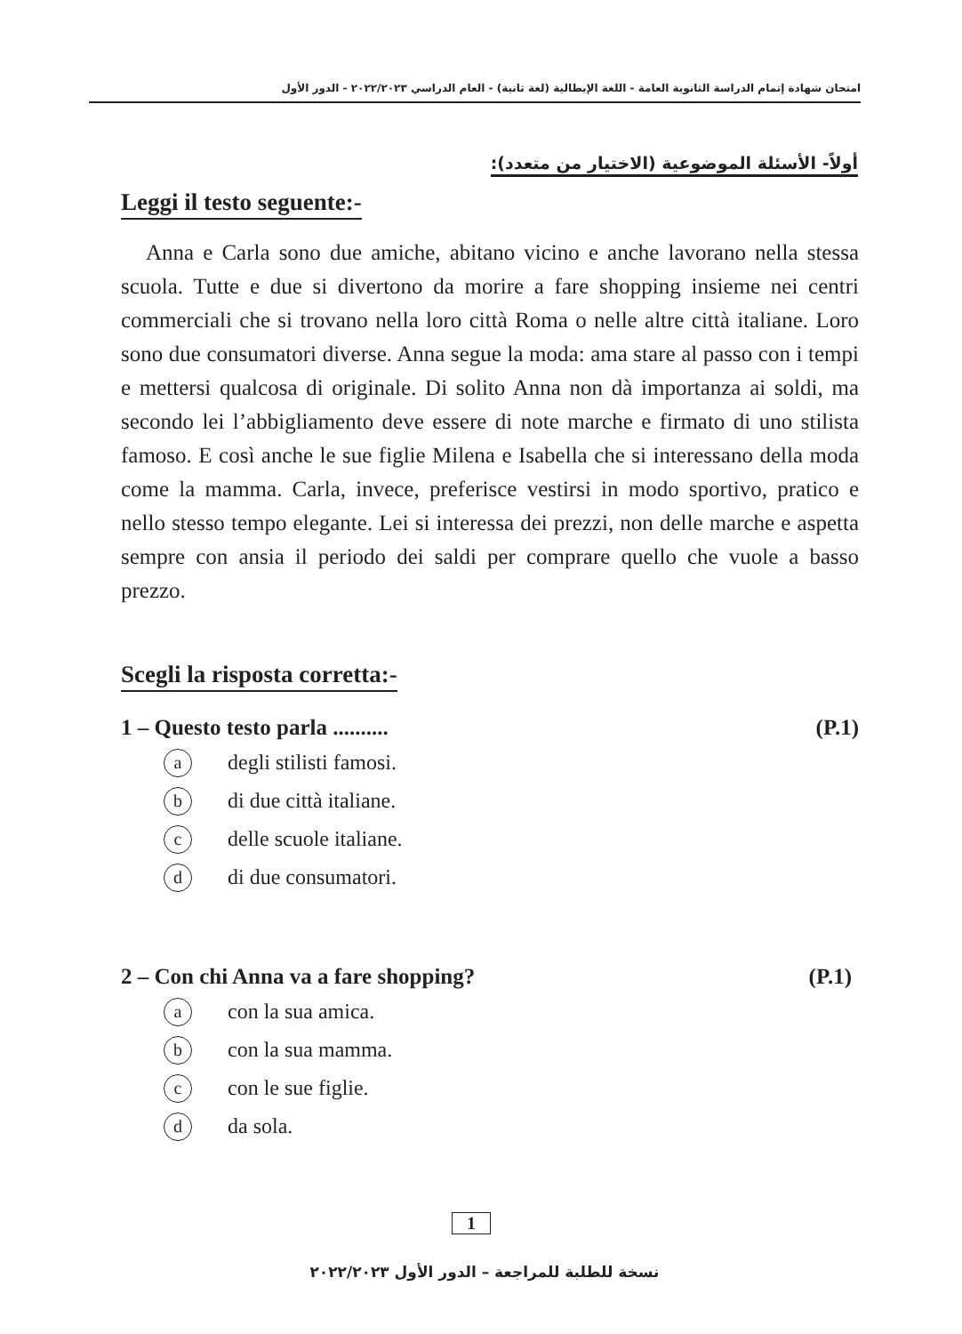امتحان شهادة إتمام الدراسة الثانوية العامة - اللغة الإيطالية (لغة ثانية) - العام الدراسي ٢٠٢٢/٢٠٢٣ - الدور الأول
أولاً- الأسئلة الموضوعية (الاختيار من متعدد):
Leggi il testo seguente:-
Anna e Carla sono due amiche, abitano vicino e anche lavorano nella stessa scuola. Tutte e due si divertono da morire a fare shopping insieme nei centri commerciali che si trovano nella loro città Roma o nelle altre città italiane. Loro sono due consumatori diverse. Anna segue la moda: ama stare al passo con i tempi e mettersi qualcosa di originale. Di solito Anna non dà importanza ai soldi, ma secondo lei l’abbigliamento deve essere di note marche e firmato di uno stilista famoso. E così anche le sue figlie Milena e Isabella che si interessano della moda come la mamma. Carla, invece, preferisce vestirsi in modo sportivo, pratico e nello stesso tempo elegante. Lei si interessa dei prezzi, non delle marche e aspetta sempre con ansia il periodo dei saldi per comprare quello che vuole a basso prezzo.
Scegli la risposta corretta:-
1 – Questo testo parla .......... (P.1)
adegli stilisti famosi.
bdi due città italiane.
cdelle scuole italiane.
ddi due consumatori.
2 – Con chi Anna va a fare shopping? (P.1)
acon la sua amica.
bcon la sua mamma.
ccon le sue figlie.
dda sola.
1
نسخة للطلبة للمراجعة – الدور الأول ٢٠٢٢/٢٠٢٣